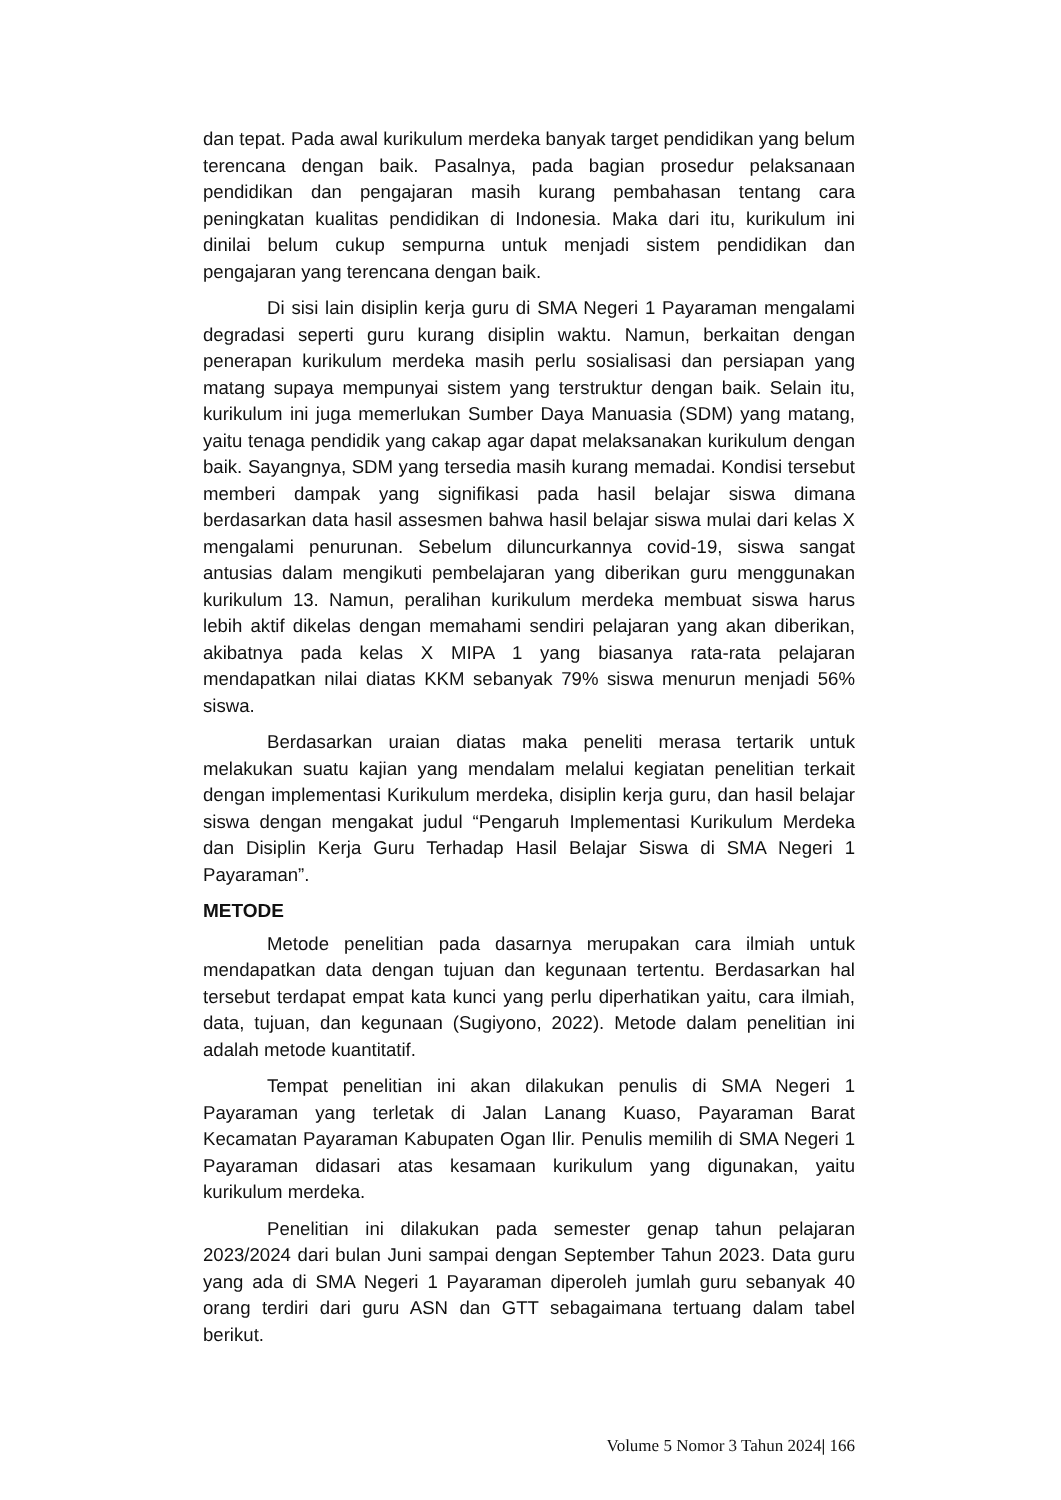dan tepat. Pada awal kurikulum merdeka banyak target pendidikan yang belum terencana dengan baik. Pasalnya, pada bagian prosedur pelaksanaan pendidikan dan pengajaran masih kurang pembahasan tentang cara peningkatan kualitas pendidikan di Indonesia. Maka dari itu, kurikulum ini dinilai belum cukup sempurna untuk menjadi sistem pendidikan dan pengajaran yang terencana dengan baik.
Di sisi lain disiplin kerja guru di SMA Negeri 1 Payaraman mengalami degradasi seperti guru kurang disiplin waktu. Namun, berkaitan dengan penerapan kurikulum merdeka masih perlu sosialisasi dan persiapan yang matang supaya mempunyai sistem yang terstruktur dengan baik. Selain itu, kurikulum ini juga memerlukan Sumber Daya Manuasia (SDM) yang matang, yaitu tenaga pendidik yang cakap agar dapat melaksanakan kurikulum dengan baik. Sayangnya, SDM yang tersedia masih kurang memadai. Kondisi tersebut memberi dampak yang signifikasi pada hasil belajar siswa dimana berdasarkan data hasil assesmen bahwa hasil belajar siswa mulai dari kelas X mengalami penurunan. Sebelum diluncurkannya covid-19, siswa sangat antusias dalam mengikuti pembelajaran yang diberikan guru menggunakan kurikulum 13. Namun, peralihan kurikulum merdeka membuat siswa harus lebih aktif dikelas dengan memahami sendiri pelajaran yang akan diberikan, akibatnya pada kelas X MIPA 1 yang biasanya rata-rata pelajaran mendapatkan nilai diatas KKM sebanyak 79% siswa menurun menjadi 56% siswa.
Berdasarkan uraian diatas maka peneliti merasa tertarik untuk melakukan suatu kajian yang mendalam melalui kegiatan penelitian terkait dengan implementasi Kurikulum merdeka, disiplin kerja guru, dan hasil belajar siswa dengan mengakat judul “Pengaruh Implementasi Kurikulum Merdeka dan Disiplin Kerja Guru Terhadap Hasil Belajar Siswa di SMA Negeri 1 Payaraman”.
METODE
Metode penelitian pada dasarnya merupakan cara ilmiah untuk mendapatkan data dengan tujuan dan kegunaan tertentu. Berdasarkan hal tersebut terdapat empat kata kunci yang perlu diperhatikan yaitu, cara ilmiah, data, tujuan, dan kegunaan (Sugiyono, 2022). Metode dalam penelitian ini adalah metode kuantitatif.
Tempat penelitian ini akan dilakukan penulis di SMA Negeri 1 Payaraman yang terletak di Jalan Lanang Kuaso, Payaraman Barat Kecamatan Payaraman Kabupaten Ogan Ilir. Penulis memilih di SMA Negeri 1 Payaraman didasari atas kesamaan kurikulum yang digunakan, yaitu kurikulum merdeka.
Penelitian ini dilakukan pada semester genap tahun pelajaran 2023/2024 dari bulan Juni sampai dengan September Tahun 2023. Data guru yang ada di SMA Negeri 1 Payaraman diperoleh jumlah guru sebanyak 40 orang terdiri dari guru ASN dan GTT sebagaimana tertuang dalam tabel berikut.
Volume 5 Nomor 3 Tahun 2024| 166